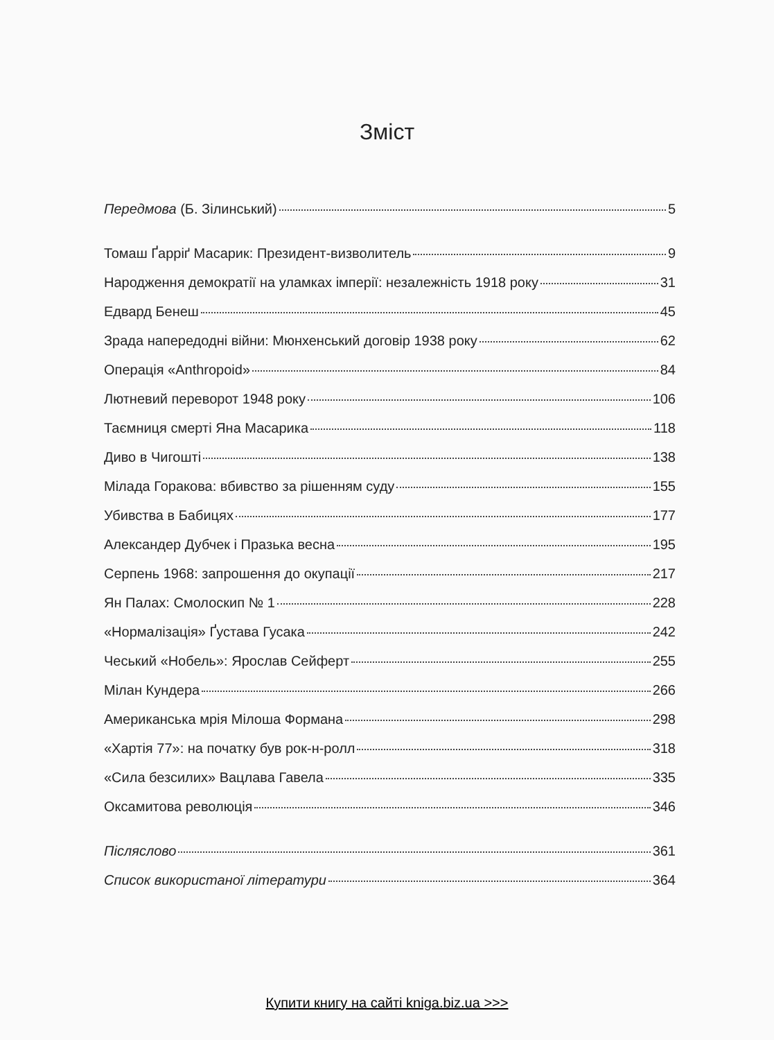Зміст
Передмова (Б. Зілинський) 5
Томаш Ґарріґ Масарик: Президент-визволитель 9
Народження демократії на уламках імперії: незалежність 1918 року 31
Едвард Бенеш 45
Зрада напередодні війни: Мюнхенський договір 1938 року 62
Операція «Anthropoid» 84
Лютневий переворот 1948 року 106
Таємниця смерті Яна Масарика 118
Диво в Чигошті 138
Мілада Горакова: вбивство за рішенням суду 155
Убивства в Бабицях 177
Александер Дубчек і Празька весна 195
Серпень 1968: запрошення до окупації 217
Ян Палах: Смолоскип № 1 228
«Нормалізація» Ґустава Гусака 242
Чеський «Нобель»: Ярослав Сейферт 255
Мілан Кундера 266
Американська мрія Мілоша Формана 298
«Хартія 77»: на початку був рок-н-ролл 318
«Сила безсилих» Вацлава Гавела 335
Оксамитова революція 346
Післяслово 361
Список використаної літератури 364
Купити книгу на сайті kniga.biz.ua >>>